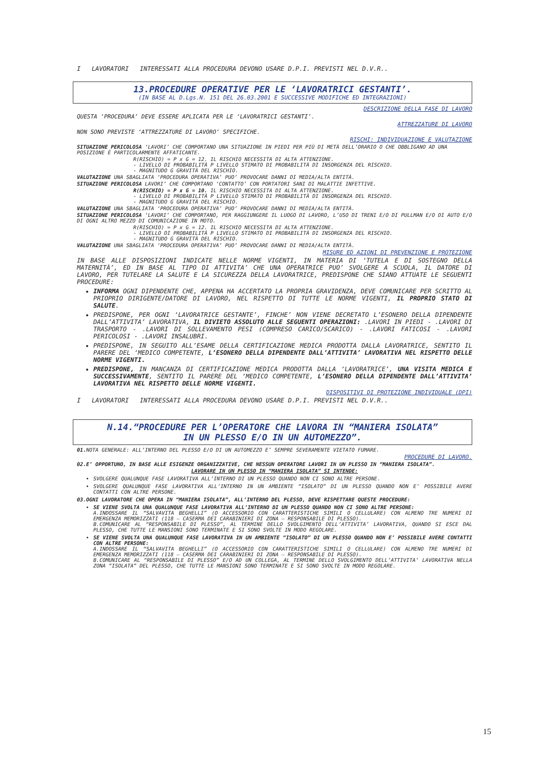I LAVORATORI INTERESSATI ALLA PROCEDURA DEVONO USARE D.P.I. PREVISTI NEL D.V.R..
13.PROCEDURE OPERATIVE PER LE ‘LAVORATRICI GESTANTI’.
(IN BASE AL D.Lgs.N. 151 DEL 26.03.2001 E SUCCESSIVE MODIFICHE ED INTEGRAZIONI)
DESCRIZIONE DELLA FASE DI LAVORO
QUESTA ‘PROCEDURA’ DEVE ESSERE APLICATA PER LE ‘LAVORATRICI GESTANTI’.
ATTREZZATURE DI LAVORO
NON SONO PREVISTE ‘ATTREZZATURE DI LAVORO’ SPECIFICHE.
RISCHI: INDIVIDUAZIONE E VALUTAZIONE
SITUAZIONE PERICOLOSA ‘LAVORI’ CHE COMPORTANO UNA SITUAZIONE IN PIEDI PER PIÙ DI METÀ DELL’ORARIO O CHE OBBLIGANO AD UNA POSIZIONE È PARTICOLARMENTE AFFATICANTE.
R(RISCHIO) = P x G = 12. IL RISCHIO NECESSITA DI ALTA ATTENZIONE.
- LIVELLO DI PROBABILITÀ P LIVELLO STIMATO DI PROBABILITÀ DI INSORGENZA DEL RISCHIO.
- MAGNITUDO G GRAVITÀ DEL RISCHIO.
VALUTAZIONE UNA SBAGLIATA ‘PROCEDURA OPERATIVA’ PUO’ PROVOCARE DANNI DI MEDIA/ALTA ENTITÀ.
SITUAZIONE PERICOLOSA LAVORI’ CHE COMPORTANO ‘CONTATTO’ CON PORTATORI SANI DI MALATTIE INFETTIVE.
R(RISCHIO) = P x G = 10. IL RISCHIO NECESSITA DI ALTA ATTENZIONE.
- LIVELLO DI PROBABILITÀ P LIVELLO STIMATO DI PROBABILITÀ DI INSORGENZA DEL RISCHIO.
- MAGNITUDO G GRAVITÀ DEL RISCHIO.
VALUTAZIONE UNA SBAGLIATA ‘PROCEDURA OPERATIVA’ PUO’ PROVOCARE DANNI DI MEDIA/ALTA ENTITÀ.
SITUAZIONE PERICOLOSA ‘LAVORI’ CHE COMPORTANO, PER RAGGIUNGERE IL LUOGO DI LAVORO, L’USO DI TRENI E/O DI PULLMAN E/O DI AUTO E/O DI OGNI ALTRO MEZZO DI COMUNICAZIONE IN MOTO.
R(RISCHIO) = P x G = 12. IL RISCHIO NECESSITA DI ALTA ATTENZIONE.
- LIVELLO DI PROBABILITÀ P LIVELLO STIMATO DI PROBABILITÀ DI INSORGENZA DEL RISCHIO.
- MAGNITUDO G GRAVITÀ DEL RISCHIO.
VALUTAZIONE UNA SBAGLIATA ‘PROCEDURA OPERATIVA’ PUO’ PROVOCARE DANNI DI MEDIA/ALTA ENTITÀ.
MISURE ED AZIONI DI PREVENZIONE E PROTEZIONE
IN BASE ALLE DISPOSIZIONI INDICATE NELLE NORME VIGENTI, IN MATERIA DI ‘TUTELA E DI SOSTEGNO DELLA MATERNITÀ’, ED IN BASE AL TIPO DI ATTIVITA’ CHE UNA OPERATRICE PUO’ SVOLGERE A SCUOLA, IL DATORE DI LAVORO, PER TUTELARE LA SALUTE E LA SICUREZZA DELLA LAVORATRICE, PREDISPONE CHE SIANO ATTUATE LE SEGUENTI PROCEDURE:
INFORMA OGNI DIPENDENTE CHE, APPENA HA ACCERTATO LA PROPRIA GRAVIDENZA, DEVE COMUNICARE PER SCRITTO AL PRIOPRIO DIRIGENTE/DATORE DI LAVORO, NEL RISPETTO DI TUTTE LE NORME VIGENTI, IL PROPRIO STATO DI SALUTE.
PREDISPONE, PER OGNI ‘LAVORATRICE GESTANTE’, FINCHE’ NON VIENE DECRETATO L’ESONERO DELLA DIPENDENTE DALL’ATTIVITA’ LAVORATIVA, IL DIVIETO ASSOLUTO ALLE SEGUENTI OPERAZIONI: .LAVORI IN PIEDI - .LAVORI DI TRASPORTO - .LAVORI DI SOLLEVAMENTO PESI (COMPRESO CARICO/SCARICO) - .LAVORI FATICOSI - .LAVORI PERICOLOSI - .LAVORI INSALUBRI.
PREDISPONE, IN SEGUITO ALL’ESAME DELLA CERTIFICAZIONE MEDICA PRODOTTA DALLA LAVORATRICE, SENTITO IL PARERE DEL ‘MEDICO COMPETENTE, L’ESONERO DELLA DIPENDENTE DALL’ATTIVITA’ LAVORATIVA NEL RISPETTO DELLE NORME VIGENTI.
PREDISPONE, IN MANCANZA DI CERTIFICAZIONE MEDICA PRODOTTA DALLA ‘LAVORATRICE’, UNA VISITA MEDICA E SUCCESSIVAMENTE, SENTITO IL PARERE DEL ‘MEDICO COMPETENTE, L’ESONERO DELLA DIPENDENTE DALL’ATTIVITA’ LAVORATIVA NEL RISPETTO DELLE NORME VIGENTI.
DISPOSITIVI DI PROTEZIONE INDIVIDUALE (DPI)
I LAVORATORI INTERESSATI ALLA PROCEDURA DEVONO USARE D.P.I. PREVISTI NEL D.V.R..
N.14.“PROCEDURE PER L’OPERATORE CHE LAVORA IN “MANIERA ISOLATA”
IN UN PLESSO E/O IN UN AUTOMEZZO”.
01. NOTA GENERALE: ALL’INTERNO DEL PLESSO E/O DI UN AUTOMEZZO E’ SEMPRE SEVERAMENTE VIETATO FUMARE.
PROCEDURE DI LAVORO.
02.E’ OPPORTUNO, IN BASE ALLE ESIGENZE ORGANIZZATIVE, CHE NESSUN OPERATORE LAVORI IN UN PLESSO IN “MANIERA ISOLATA”.
LAVORARE IN UN PLESSO IN “MANIERA ISOLATA” SI INTENDE:
SVOLGERE QUALUNQUE FASE LAVORATIVA ALL’INTERNO DI UN PLESSO QUANDO NON CI SONO ALTRE PERSONE.
SVOLGERE QUALUNQUE FASE LAVORATIVA ALL’INTERNO IN UN AMBIENTE “ISOLATO” DI UN PLESSO QUANDO NON E’ POSSIBILE AVERE CONTATTI CON ALTRE PERSONE.
03.OGNI LAVORATORE CHE OPERA IN “MANIERA ISOLATA”, ALL’INTERNO DEL PLESSO, DEVE RISPETTARE QUESTE PROCEDURE:
SE VIENE SVOLTA UNA QUALUNQUE FASE LAVORATIVA ALL’INTERNO DI UN PLESSO QUANDO NON CI SONO ALTRE PERSONE:
A.INDOSSARE IL “SALVAVITA BEGHELLI” (O ACCESSORIO CON CARATTERISTICHE SIMILI O CELLULARE) CON ALMENO TRE NUMERI DI EMERGENZA MEMORIZZATI (118 – CASERMA DEI CARABINIERI DI ZONA – RESPONSABILE DI PLESSO).
B.COMUNICARE AL “RESPONSABILE DI PLESSO”, AL TERMINE DELLO SVOLGIMENTO DELL’ATTIVITA’ LAVORATIVA, QUANDO SI ESCE DAL PLESSO, CHE TUTTE LE MANSIONI SONO TERMINATE E SI SONO SVOLTE IN MODO REGOLARE.
SE VIENE SVOLTA UNA QUALUNQUE FASE LAVORATIVA IN UN AMBIENTE “ISOLATO” DI UN PLESSO QUANDO NON E’ POSSIBILE AVERE CONTATTI CON ALTRE PERSONE:
A.INDOSSARE IL “SALVAVITA BEGHELLI” (O ACCESSORIO CON CARATTERISTICHE SIMILI O CELLULARE) CON ALMENO TRE NUMERI DI EMERGENZA MEMORIZZATI (118 – CASERMA DEI CARABINIERI DI ZONA – RESPONSABILE DI PLESSO).
B.COMUNICARE AL “RESPONSABILE DI PLESSO” E/O AD UN COLLEGA, AL TERMINE DELLO SVOLGIMENTO DELL’ATTIVITA’ LAVORATIVA NELLA ZONA “ISOLATA” DEL PLESSO, CHE TUTTE LE MANSIONI SONO TERMINATE E SI SONO SVOLTE IN MODO REGOLARE.
15